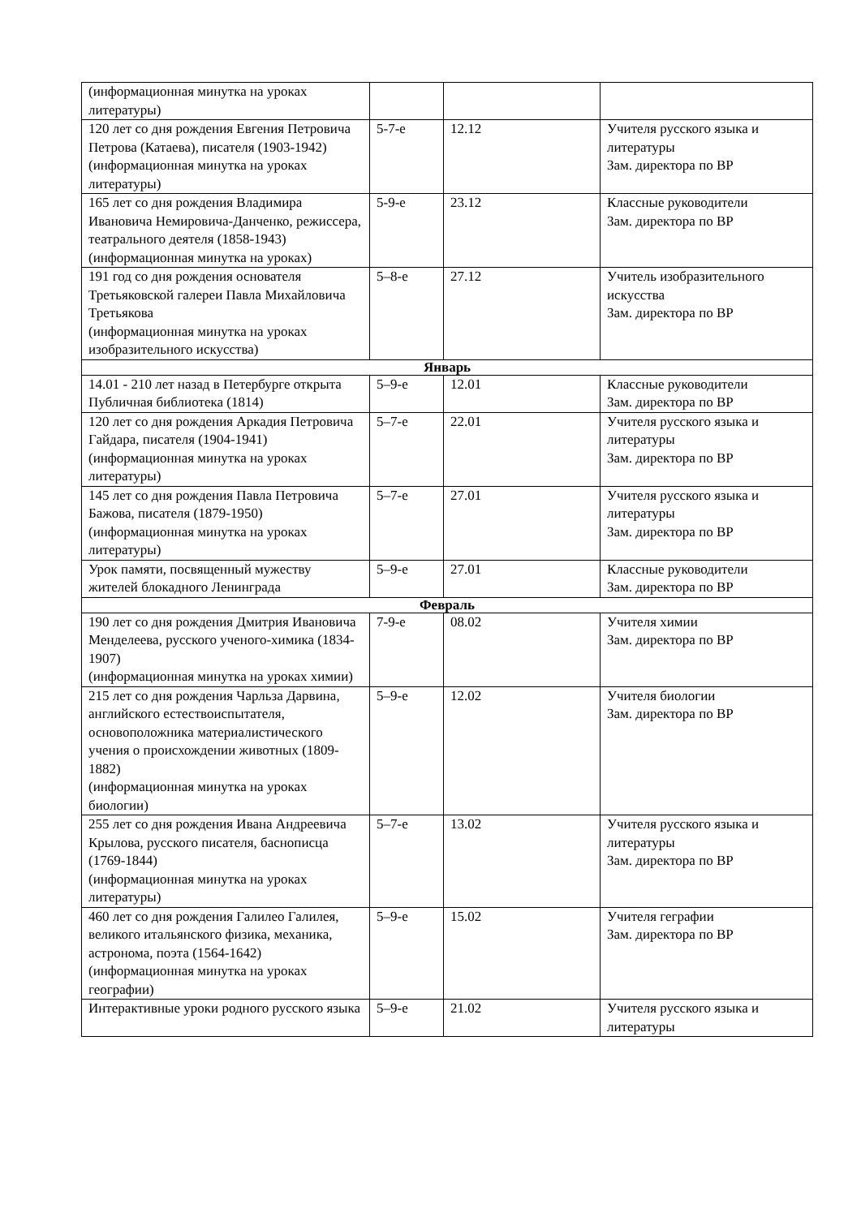| (информационная минутка на уроках литературы) | | | |
| 120 лет со дня рождения Евгения Петровича Петрова (Катаева), писателя (1903-1942) (информационная минутка на уроках литературы) | 5-7-е | 12.12 | Учителя русского языка и литературы Зам. директора по ВР |
| 165 лет со дня рождения Владимира Ивановича Немировича-Данченко, режиссера, театрального деятеля (1858-1943) (информационная минутка на уроках) | 5-9-е | 23.12 | Классные руководители Зам. директора по ВР |
| 191 год со дня рождения основателя Третьяковской галереи Павла Михайловича Третьякова (информационная минутка на уроках изобразительного искусства) | 5–8-е | 27.12 | Учитель изобразительного искусства Зам. директора по ВР |
| Январь | | | |
| 14.01 - 210 лет назад в Петербурге открыта Публичная библиотека (1814) | 5–9-е | 12.01 | Классные руководители Зам. директора по ВР |
| 120 лет со дня рождения Аркадия Петровича Гайдара, писателя (1904-1941) (информационная минутка на уроках литературы) | 5–7-е | 22.01 | Учителя русского языка и литературы Зам. директора по ВР |
| 145 лет со дня рождения Павла Петровича Бажова, писателя (1879-1950) (информационная минутка на уроках литературы) | 5–7-е | 27.01 | Учителя русского языка и литературы Зам. директора по ВР |
| Урок памяти, посвященный мужеству жителей блокадного Ленинграда | 5–9-е | 27.01 | Классные руководители Зам. директора по ВР |
| Февраль | | | |
| 190 лет со дня рождения Дмитрия Ивановича Менделеева, русского ученого-химика (1834-1907) (информационная минутка на уроках химии) | 7-9-е | 08.02 | Учителя химии Зам. директора по ВР |
| 215 лет со дня рождения Чарльза Дарвина, английского естествоиспытателя, основоположника материалистического учения о происхождении животных (1809-1882) (информационная минутка на уроках биологии) | 5–9-е | 12.02 | Учителя биологии Зам. директора по ВР |
| 255 лет со дня рождения Ивана Андреевича Крылова, русского писателя, баснописца (1769-1844) (информационная минутка на уроках литературы) | 5–7-е | 13.02 | Учителя русского языка и литературы Зам. директора по ВР |
| 460 лет со дня рождения Галилео Галилея, великого итальянского физика, механика, астронома, поэта (1564-1642) (информационная минутка на уроках географии) | 5–9-е | 15.02 | Учителя геграфии Зам. директора по ВР |
| Интерактивные уроки родного русского языка | 5–9-е | 21.02 | Учителя русского языка и литературы |